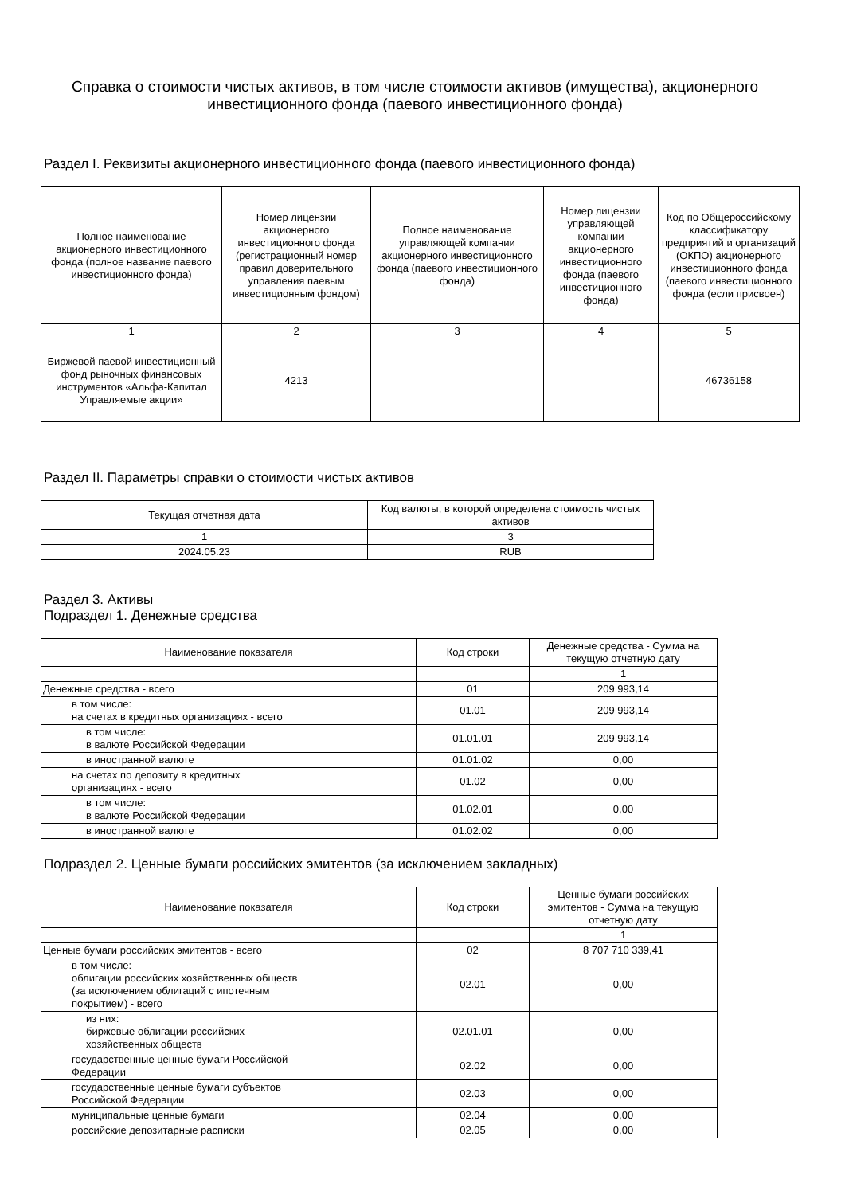Справка о стоимости чистых активов, в том числе стоимости активов (имущества), акционерного инвестиционного фонда (паевого инвестиционного фонда)
Раздел I. Реквизиты акционерного инвестиционного фонда (паевого инвестиционного фонда)
| Полное наименование акционерного инвестиционного фонда (полное название паевого инвестиционного фонда) | Номер лицензии акционерного инвестиционного фонда (регистрационный номер правил доверительного управления паевым инвестиционным фондом) | Полное наименование управляющей компании акционерного инвестиционного фонда (паевого инвестиционного фонда) | Номер лицензии управляющей компании акционерного инвестиционного фонда (паевого инвестиционного фонда) | Код по Общероссийскому классификатору предприятий и организаций (ОКПО) акционерного инвестиционного фонда (паевого инвестиционного фонда (если присвоен) |
| --- | --- | --- | --- | --- |
| 1 | 2 | 3 | 4 | 5 |
| Биржевой паевой инвестиционный фонд рыночных финансовых инструментов «Альфа-Капитал Управляемые акции» | 4213 | | | 46736158 |
Раздел II. Параметры справки о стоимости чистых активов
| Текущая отчетная дата | Код валюты, в которой определена стоимость чистых активов |
| --- | --- |
| 1 | 3 |
| 2024.05.23 | RUB |
Раздел 3. Активы
Подраздел 1. Денежные средства
| Наименование показателя | Код строки | Денежные средства - Сумма на текущую отчетную дату |
| --- | --- | --- |
| | | 1 |
| Денежные средства - всего | 01 | 209 993,14 |
| в том числе: на счетах в кредитных организациях - всего | 01.01 | 209 993,14 |
| в том числе: в валюте Российской Федерации | 01.01.01 | 209 993,14 |
| в иностранной валюте | 01.01.02 | 0,00 |
| на счетах по депозиту в кредитных организациях - всего | 01.02 | 0,00 |
| в том числе: в валюте Российской Федерации | 01.02.01 | 0,00 |
| в иностранной валюте | 01.02.02 | 0,00 |
Подраздел 2. Ценные бумаги российских эмитентов (за исключением закладных)
| Наименование показателя | Код строки | Ценные бумаги российских эмитентов - Сумма на текущую отчетную дату |
| --- | --- | --- |
| | | 1 |
| Ценные бумаги российских эмитентов - всего | 02 | 8 707 710 339,41 |
| в том числе: облигации российских хозяйственных обществ (за исключением облигаций с ипотечным покрытием) - всего | 02.01 | 0,00 |
| из них: биржевые облигации российских хозяйственных обществ | 02.01.01 | 0,00 |
| государственные ценные бумаги Российской Федерации | 02.02 | 0,00 |
| государственные ценные бумаги субъектов Российской Федерации | 02.03 | 0,00 |
| муниципальные ценные бумаги | 02.04 | 0,00 |
| российские депозитарные расписки | 02.05 | 0,00 |